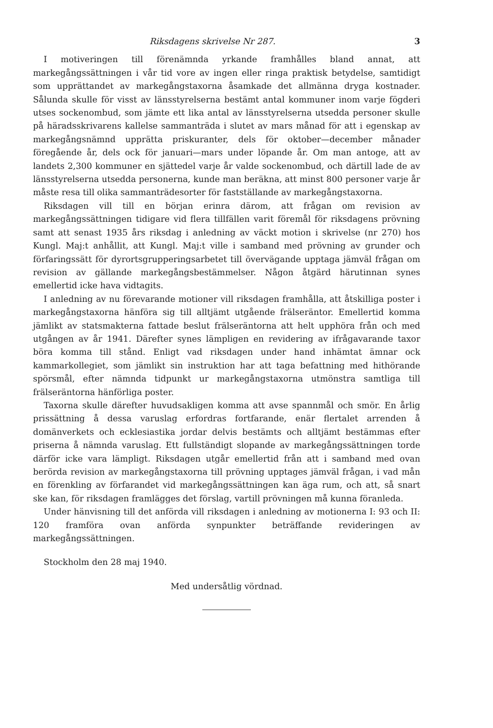Riksdagens skrivelse Nr 287. 3
I motiveringen till förenämnda yrkande framhålles bland annat, att markegångssättningen i vår tid vore av ingen eller ringa praktisk betydelse, samtidigt som upprättandet av markegångstaxorna åsamkade det allmänna dryga kostnader. Sålunda skulle för visst av länsstyrelserna bestämt antal kommuner inom varje fögderi utses sockenombud, som jämte ett lika antal av länsstyrelserna utsedda personer skulle på häradsskrivarens kallelse sammanträda i slutet av mars månad för att i egenskap av markegångsnämnd upprätta priskuranter, dels för oktober—december månader föregående år, dels ock för januari—mars under löpande år. Om man antoge, att av landets 2,300 kommuner en sjättedel varje år valde sockenombud, och därtill lade de av länsstyrelserna utsedda personerna, kunde man beräkna, att minst 800 personer varje år måste resa till olika sammanträdesorter för fastställande av markegångstaxorna.
Riksdagen vill till en början erinra därom, att frågan om revision av markegångssättningen tidigare vid flera tillfällen varit föremål för riksdagens prövning samt att senast 1935 års riksdag i anledning av väckt motion i skrivelse (nr 270) hos Kungl. Maj:t anhållit, att Kungl. Maj:t ville i samband med prövning av grunder och förfaringssätt för dyrortsgrupperingsarbetet till övervägande upptaga jämväl frågan om revision av gällande markegångsbestämmelser. Någon åtgärd härutinnan synes emellertid icke hava vidtagits.
I anledning av nu förevarande motioner vill riksdagen framhålla, att åtskilliga poster i markegångstaxorna hänföra sig till alltjämt utgående frälseräntor. Emellertid komma jämlikt av statsmakterna fattade beslut frälseräntorna att helt upphöra från och med utgången av år 1941. Därefter synes lämpligen en revidering av ifrågavarande taxor böra komma till stånd. Enligt vad riksdagen under hand inhämtat ämnar ock kammarkollegiet, som jämlikt sin instruktion har att taga befattning med hithörande spörsmål, efter nämnda tidpunkt ur markegångstaxorna utmönstra samtliga till frälseräntorna hänförliga poster.
Taxorna skulle därefter huvudsakligen komma att avse spannmål och smör. En årlig prissättning å dessa varuslag erfordras fortfarande, enär flertalet arrenden å domänverkets och ecklesiastika jordar delvis bestämts och alltjämt bestämmas efter priserna å nämnda varuslag. Ett fullständigt slopande av markegångssättningen torde därför icke vara lämpligt. Riksdagen utgår emellertid från att i samband med ovan berörda revision av markegångstaxorna till prövning upptages jämväl frågan, i vad mån en förenkling av förfarandet vid markegångssättningen kan äga rum, och att, så snart ske kan, för riksdagen framlägges det förslag, vartill prövningen må kunna föranleda.
Under hänvisning till det anförda vill riksdagen i anledning av motionerna I: 93 och II: 120 framföra ovan anförda synpunkter beträffande revideringen av markegångssättningen.
Stockholm den 28 maj 1940.
Med undersåtlig vördnad.